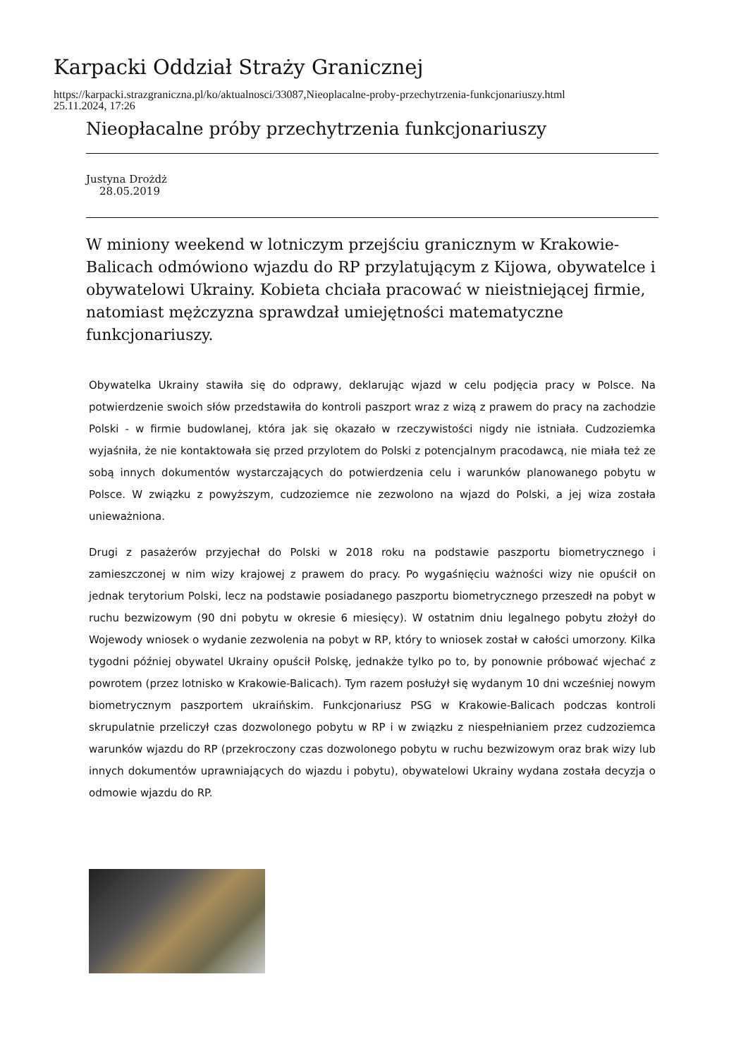Karpacki Oddział Straży Granicznej
https://karpacki.strazgraniczna.pl/ko/aktualnosci/33087,Nieoplacalne-proby-przechytrzenia-funkcjonariuszy.html
25.11.2024, 17:26
Nieopłacalne próby przechytrzenia funkcjonariuszy
Justyna Drożdż
28.05.2019
W miniony weekend w lotniczym przejściu granicznym w Krakowie-Balicach odmówiono wjazdu do RP przylatującym z Kijowa, obywatelce i obywatelowi Ukrainy. Kobieta chciała pracować w nieistniejącej firmie, natomiast mężczyzna sprawdzał umiejętności matematyczne funkcjonariuszy.
Obywatelka Ukrainy stawiła się do odprawy, deklarując wjazd w celu podjęcia pracy w Polsce. Na potwierdzenie swoich słów przedstawiła do kontroli paszport wraz z wizą z prawem do pracy na zachodzie Polski - w firmie budowlanej, która jak się okazało w rzeczywistości nigdy nie istniała. Cudzoziemka wyjaśniła, że nie kontaktowała się przed przylotem do Polski z potencjalnym pracodawcą, nie miała też ze sobą innych dokumentów wystarczających do potwierdzenia celu i warunków planowanego pobytu w Polsce. W związku z powyższym, cudzoziemce nie zezwolono na wjazd do Polski, a jej wiza została unieważniona.
Drugi z pasażerów przyjechał do Polski w 2018 roku na podstawie paszportu biometrycznego i zamieszczonej w nim wizy krajowej z prawem do pracy. Po wygaśnięciu ważności wizy nie opuścił on jednak terytorium Polski, lecz na podstawie posiadanego paszportu biometrycznego przeszedł na pobyt w ruchu bezwizowym (90 dni pobytu w okresie 6 miesięcy). W ostatnim dniu legalnego pobytu złożył do Wojewody wniosek o wydanie zezwolenia na pobyt w RP, który to wniosek został w całości umorzony. Kilka tygodni później obywatel Ukrainy opuścił Polskę, jednakże tylko po to, by ponownie próbować wjechać z powrotem (przez lotnisko w Krakowie-Balicach). Tym razem posłużył się wydanym 10 dni wcześniej nowym biometrycznym paszportem ukraińskim. Funkcjonariusz PSG w Krakowie-Balicach podczas kontroli skrupulatnie przeliczył czas dozwolonego pobytu w RP i w związku z niespełnianiem przez cudzoziemca warunków wjazdu do RP (przekroczony czas dozwolonego pobytu w ruchu bezwizowym oraz brak wizy lub innych dokumentów uprawniających do wjazdu i pobytu), obywatelowi Ukrainy wydana została decyzja o odmowie wjazdu do RP.